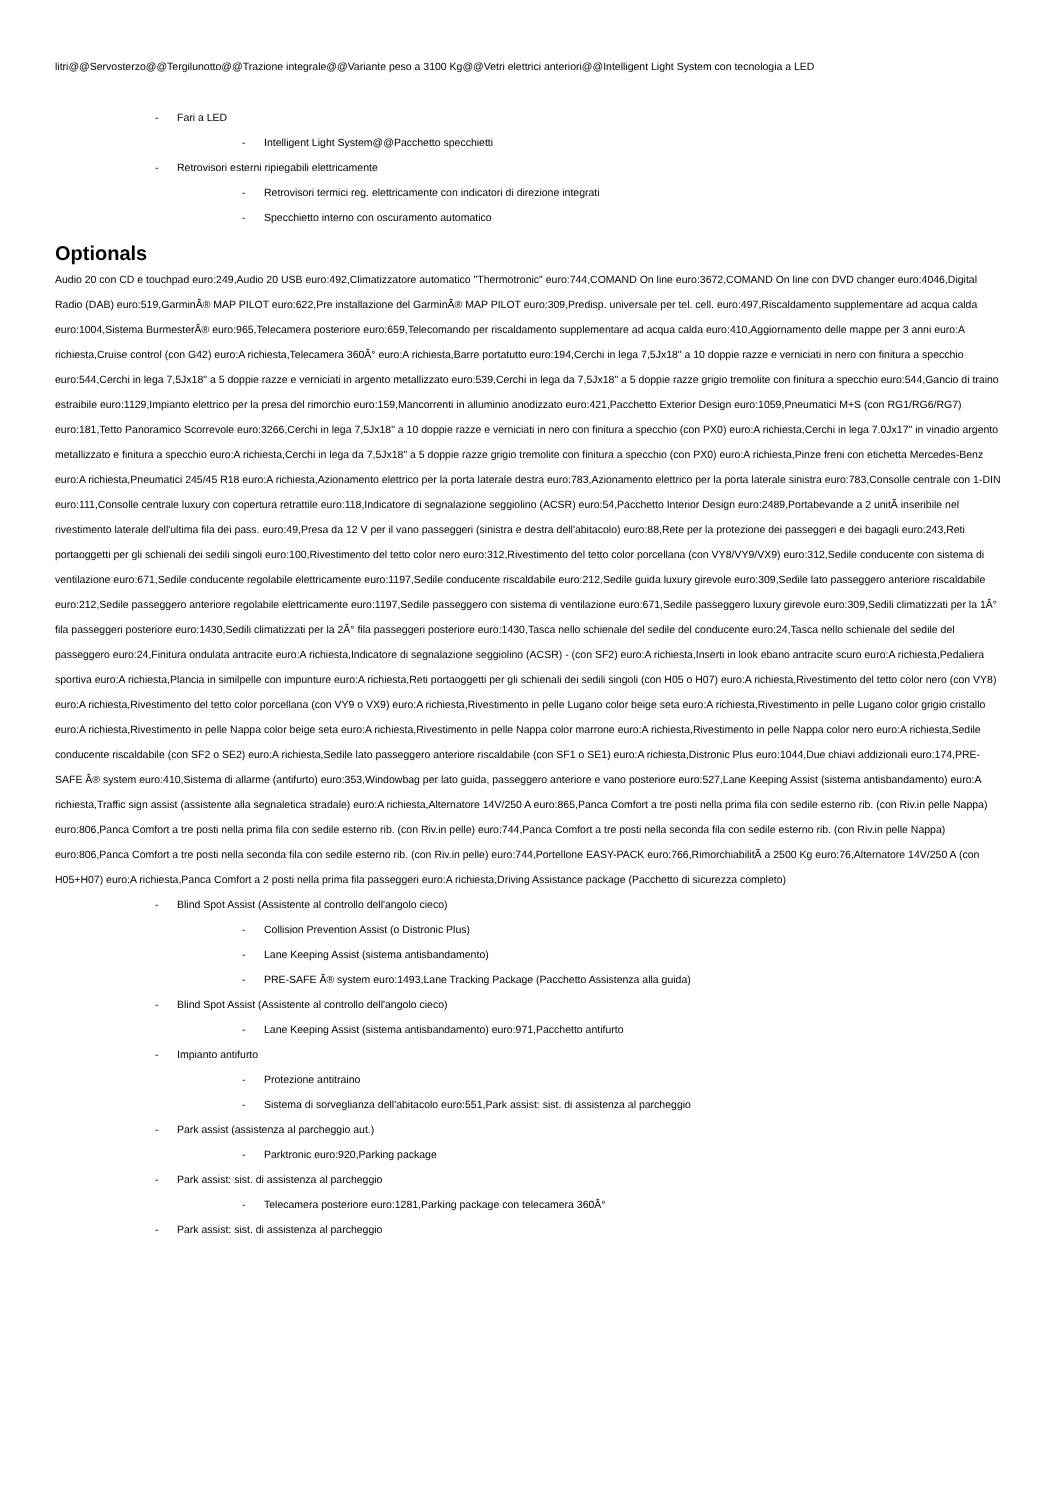litri@@Servosterzo@@Tergilunotto@@Trazione integrale@@Variante peso a 3100 Kg@@Vetri elettrici anteriori@@Intelligent Light System con tecnologia a LED
- Fari a LED
- Intelligent Light System@@Pacchetto specchietti
- Retrovisori esterni ripiegabili elettricamente
- Retrovisori termici reg. elettricamente con indicatori di direzione integrati
- Specchietto interno con oscuramento automatico
Optionals
Audio 20 con CD e touchpad euro:249,Audio 20 USB euro:492,Climatizzatore automatico "Thermotronic" euro:744,COMAND On line euro:3672,COMAND On line con DVD changer euro:4046,Digital Radio (DAB) euro:519,GarminÂ® MAP PILOT euro:622,Pre installazione del GarminÂ® MAP PILOT euro:309,Predisp. universale per tel. cell. euro:497,Riscaldamento supplementare ad acqua calda euro:1004,Sistema BurmesterÂ® euro:965,Telecamera posteriore euro:659,Telecomando per riscaldamento supplementare ad acqua calda euro:410,Aggiornamento delle mappe per 3 anni euro:A richiesta,Cruise control (con G42) euro:A richiesta,Telecamera 360Â° euro:A richiesta,Barre portatutto euro:194,Cerchi in lega 7,5Jx18" a 10 doppie razze e verniciati in nero con finitura a specchio euro:544,Cerchi in lega 7,5Jx18" a 5 doppie razze e verniciati in argento metallizzato euro:539,Cerchi in lega da 7,5Jx18" a 5 doppie razze grigio tremolite con finitura a specchio euro:544,Gancio di traino estraibile euro:1129,Impianto elettrico per la presa del rimorchio euro:159,Mancorrenti in alluminio anodizzato euro:421,Pacchetto Exterior Design euro:1059,Pneumatici M+S (con RG1/RG6/RG7) euro:181,Tetto Panoramico Scorrevole euro:3266,Cerchi in lega 7,5Jx18" a 10 doppie razze e verniciati in nero con finitura a specchio (con PX0) euro:A richiesta,Cerchi in lega 7.0Jx17" in vinadio argento metallizzato e finitura a specchio euro:A richiesta,Cerchi in lega da 7,5Jx18" a 5 doppie razze grigio tremolite con finitura a specchio (con PX0) euro:A richiesta,Pinze freni con etichetta Mercedes-Benz euro:A richiesta,Pneumatici 245/45 R18 euro:A richiesta,Azionamento elettrico per la porta laterale destra euro:783,Azionamento elettrico per la porta laterale sinistra euro:783,Consolle centrale con 1-DIN euro:111,Consolle centrale luxury con copertura retrattile euro:118,Indicatore di segnalazione seggiolino (ACSR) euro:54,Pacchetto Interior Design euro:2489,Portabevande a 2 unitÃ inseribile nel rivestimento laterale dell'ultima fila dei pass. euro:49,Presa da 12 V per il vano passeggeri (sinistra e destra dell'abitacolo) euro:88,Rete per la protezione dei passeggeri e dei bagagli euro:243,Reti portaoggetti per gli schienali dei sedili singoli euro:100,Rivestimento del tetto color nero euro:312,Rivestimento del tetto color porcellana (con VY8/VY9/VX9) euro:312,Sedile conducente con sistema di ventilazione euro:671,Sedile conducente regolabile elettricamente euro:1197,Sedile conducente riscaldabile euro:212,Sedile guida luxury girevole euro:309,Sedile lato passeggero anteriore riscaldabile euro:212,Sedile passeggero anteriore regolabile elettricamente euro:1197,Sedile passeggero con sistema di ventilazione euro:671,Sedile passeggero luxury girevole euro:309,Sedili climatizzati per la 1Â° fila passeggeri posteriore euro:1430,Sedili climatizzati per la 2Â° fila passeggeri posteriore euro:1430,Tasca nello schienale del sedile del conducente euro:24,Tasca nello schienale del sedile del passeggero euro:24,Finitura ondulata antracite euro:A richiesta,Indicatore di segnalazione seggiolino (ACSR) - (con SF2) euro:A richiesta,Inserti in look ebano antracite scuro euro:A richiesta,Pedaliera sportiva euro:A richiesta,Plancia in similpelle con impunture euro:A richiesta,Reti portaoggetti per gli schienali dei sedili singoli (con H05 o H07) euro:A richiesta,Rivestimento del tetto color nero (con VY8) euro:A richiesta,Rivestimento del tetto color porcellana (con VY9 o VX9) euro:A richiesta,Rivestimento in pelle Lugano color beige seta euro:A richiesta,Rivestimento in pelle Lugano color grigio cristallo euro:A richiesta,Rivestimento in pelle Nappa color beige seta euro:A richiesta,Rivestimento in pelle Nappa color marrone euro:A richiesta,Rivestimento in pelle Nappa color nero euro:A richiesta,Sedile conducente riscaldabile (con SF2 o SE2) euro:A richiesta,Sedile lato passeggero anteriore riscaldabile (con SF1 o SE1) euro:A richiesta,Distronic Plus euro:1044,Due chiavi addizionali euro:174,PRE-SAFE Â® system euro:410,Sistema di allarme (antifurto) euro:353,Windowbag per lato guida, passeggero anteriore e vano posteriore euro:527,Lane Keeping Assist (sistema antisbandamento) euro:A richiesta,Traffic sign assist (assistente alla segnaletica stradale) euro:A richiesta,Alternatore 14V/250 A euro:865,Panca Comfort a tre posti nella prima fila con sedile esterno rib. (con Riv.in pelle Nappa) euro:806,Panca Comfort a tre posti nella prima fila con sedile esterno rib. (con Riv.in pelle) euro:744,Panca Comfort a tre posti nella seconda fila con sedile esterno rib. (con Riv.in pelle Nappa) euro:806,Panca Comfort a tre posti nella seconda fila con sedile esterno rib. (con Riv.in pelle) euro:744,Portellone EASY-PACK euro:766,RimorchiabilitÃ a 2500 Kg euro:76,Alternatore 14V/250 A (con H05+H07) euro:A richiesta,Panca Comfort a 2 posti nella prima fila passeggeri euro:A richiesta,Driving Assistance package (Pacchetto di sicurezza completo)
- Blind Spot Assist (Assistente al controllo dell'angolo cieco)
- Collision Prevention Assist (o Distronic Plus)
- Lane Keeping Assist (sistema antisbandamento)
- PRE-SAFE Â® system euro:1493,Lane Tracking Package (Pacchetto Assistenza alla guida)
- Blind Spot Assist (Assistente al controllo dell'angolo cieco)
- Lane Keeping Assist (sistema antisbandamento) euro:971,Pacchetto antifurto
- Impianto antifurto
- Protezione antitraino
- Sistema di sorveglianza dell'abitacolo euro:551,Park assist: sist. di assistenza al parcheggio
- Park assist (assistenza al parcheggio aut.)
- Parktronic euro:920,Parking package
- Park assist: sist. di assistenza al parcheggio
- Telecamera posteriore euro:1281,Parking package con telecamera 360Â°
- Park assist: sist. di assistenza al parcheggio